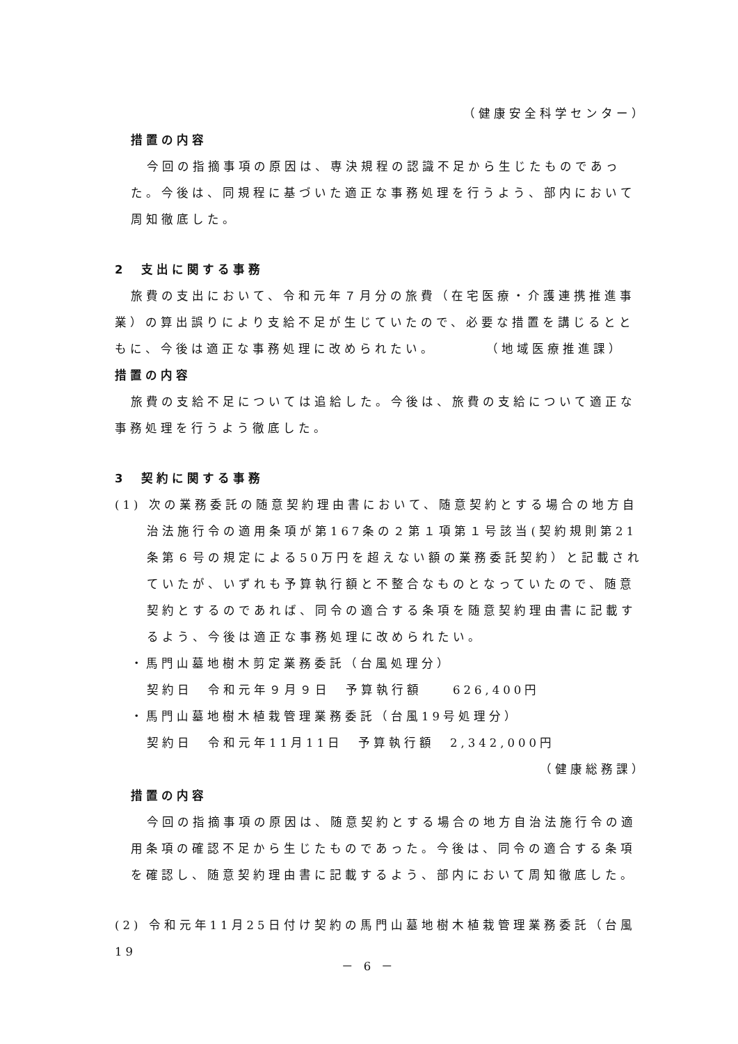（健康安全科学センター）
措置の内容
今回の指摘事項の原因は、専決規程の認識不足から生じたものであった。今後は、同規程に基づいた適正な事務処理を行うよう、部内において周知徹底した。
2　支出に関する事務
旅費の支出において、令和元年７月分の旅費（在宅医療・介護連携推進事業）の算出誤りにより支給不足が生じていたので、必要な措置を講じるとともに、今後は適正な事務処理に改められたい。　　　　（地域医療推進課）
措置の内容
旅費の支給不足については追給した。今後は、旅費の支給について適正な事務処理を行うよう徹底した。
3　契約に関する事務
(1) 次の業務委託の随意契約理由書において、随意契約とする場合の地方自治法施行令の適用条項が第167条の２第１項第１号該当(契約規則第21条第６号の規定による50万円を超えない額の業務委託契約）と記載されていたが、いずれも予算執行額と不整合なものとなっていたので、随意契約とするのであれば、同令の適合する条項を随意契約理由書に記載するよう、今後は適正な事務処理に改められたい。
・馬門山墓地樹木剪定業務委託（台風処理分）
契約日　令和元年９月９日　予算執行額　　626,400円
・馬門山墓地樹木植栽管理業務委託（台風19号処理分）
契約日　令和元年11月11日　予算執行額　2,342,000円
（健康総務課）
措置の内容
今回の指摘事項の原因は、随意契約とする場合の地方自治法施行令の適用条項の確認不足から生じたものであった。今後は、同令の適合する条項を確認し、随意契約理由書に記載するよう、部内において周知徹底した。
(2) 令和元年11月25日付け契約の馬門山墓地樹木植栽管理業務委託（台風19
－ 6 －